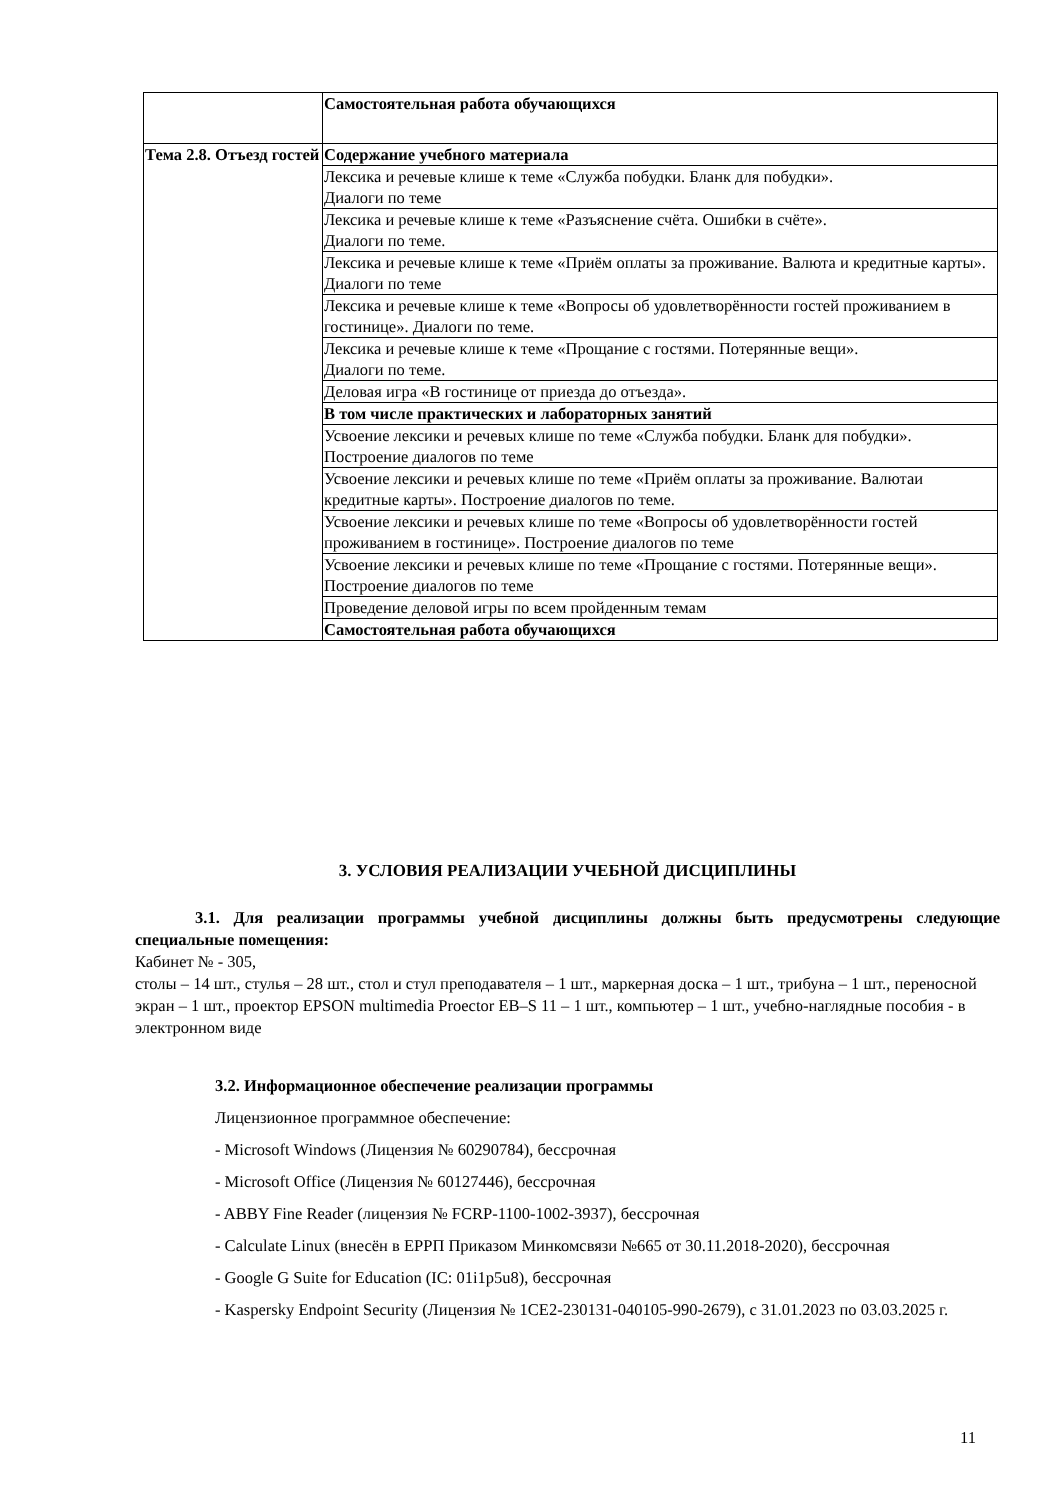| | Самостоятельная работа обучающихся |
| Тема 2.8. Отъезд гостей | Содержание учебного материала |
| | Лексика и речевые клише к теме «Служба побудки. Бланк для побудки». Диалоги по теме |
| | Лексика и речевые клише к теме «Разъяснение счёта. Ошибки в счёте». Диалоги по теме. |
| | Лексика и речевые клише к теме «Приём оплаты за проживание. Валюта и кредитные карты». Диалоги по теме |
| | Лексика и речевые клише к теме «Вопросы об удовлетворённости гостей проживанием в гостинице». Диалоги по теме. |
| | Лексика и речевые клише к теме «Прощание с гостями. Потерянные вещи». Диалоги по теме. |
| | Деловая игра «В гостинице от приезда до отъезда». |
| | В том числе практических и лабораторных занятий |
| | Усвоение лексики и речевых клише по теме «Служба побудки. Бланк для побудки». Построение диалогов по теме |
| | Усвоение лексики и речевых клише по теме «Приём оплаты за проживание. Валютаи кредитные карты». Построение диалогов по теме. |
| | Усвоение лексики и речевых клише по теме «Вопросы об удовлетворённости гостей проживанием в гостинице». Построение диалогов по теме |
| | Усвоение лексики и речевых клише по теме «Прощание с гостями. Потерянные вещи». Построение диалогов по теме |
| | Проведение деловой игры по всем пройденным темам |
| | Самостоятельная работа обучающихся |
3. УСЛОВИЯ РЕАЛИЗАЦИИ УЧЕБНОЙ ДИСЦИПЛИНЫ
3.1. Для реализации программы учебной дисциплины должны быть предусмотрены следующие специальные помещения:
Кабинет № - 305,
столы – 14 шт., стулья – 28 шт., стол и стул преподавателя – 1 шт., маркерная доска – 1 шт., трибуна – 1 шт., переносной экран – 1 шт., проектор EPSON multimedia Proector EB–S 11 – 1 шт., компьютер – 1 шт., учебно-наглядные пособия - в электронном виде
3.2. Информационное обеспечение реализации программы
Лицензионное программное обеспечение:
- Microsoft Windows (Лицензия № 60290784), бессрочная
- Microsoft Office (Лицензия № 60127446), бессрочная
- ABBY Fine Reader (лицензия № FCRP-1100-1002-3937), бессрочная
- Calculate Linux (внесён в ЕРРП Приказом Минкомсвязи №665 от 30.11.2018-2020), бессрочная
- Google G Suite for Education (IC: 01i1p5u8), бессрочная
- Kaspersky Endpoint Security (Лицензия № 1CE2-230131-040105-990-2679), с 31.01.2023 по 03.03.2025 г.
11